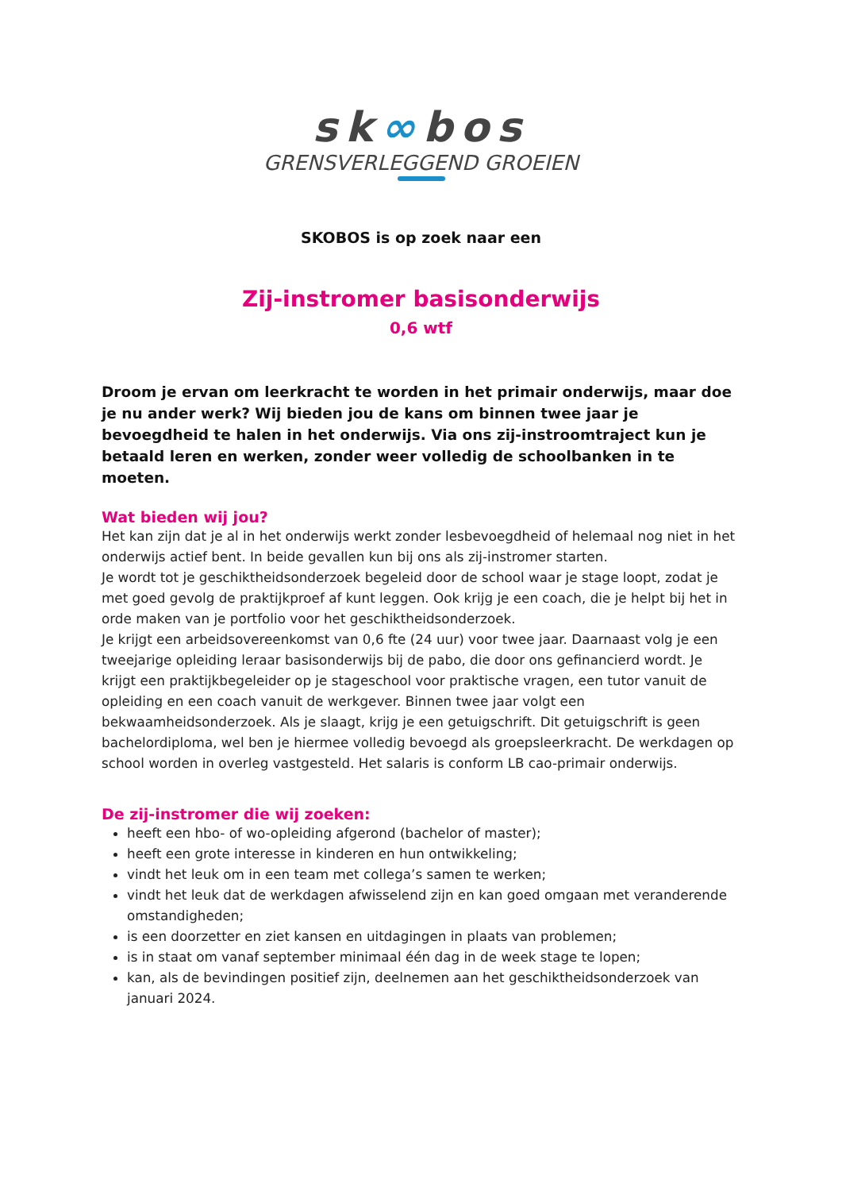sk∞bos
GRENSVERLEGGEND GROEIEN
SKOBOS is op zoek naar een
Zij-instromer basisonderwijs
0,6 wtf
Droom je ervan om leerkracht te worden in het primair onderwijs, maar doe je nu ander werk? Wij bieden jou de kans om binnen twee jaar je bevoegdheid te halen in het onderwijs. Via ons zij-instroomtraject kun je betaald leren en werken, zonder weer volledig de schoolbanken in te moeten.
Wat bieden wij jou?
Het kan zijn dat je al in het onderwijs werkt zonder lesbevoegdheid of helemaal nog niet in het onderwijs actief bent. In beide gevallen kun bij ons als zij-instromer starten.
Je wordt tot je geschiktheidsonderzoek begeleid door de school waar je stage loopt, zodat je met goed gevolg de praktijkproef af kunt leggen. Ook krijg je een coach, die je helpt bij het in orde maken van je portfolio voor het geschiktheidsonderzoek.
Je krijgt een arbeidsovereenkomst van 0,6 fte (24 uur) voor twee jaar. Daarnaast volg je een tweejarige opleiding leraar basisonderwijs bij de pabo, die door ons gefinancierd wordt. Je krijgt een praktijkbegeleider op je stageschool voor praktische vragen, een tutor vanuit de opleiding en een coach vanuit de werkgever. Binnen twee jaar volgt een bekwaamheidsonderzoek. Als je slaagt, krijg je een getuigschrift. Dit getuigschrift is geen bachelordiploma, wel ben je hiermee volledig bevoegd als groepsleerkracht. De werkdagen op school worden in overleg vastgesteld. Het salaris is conform LB cao-primair onderwijs.
De zij-instromer die wij zoeken:
heeft een hbo- of wo-opleiding afgerond (bachelor of master);
heeft een grote interesse in kinderen en hun ontwikkeling;
vindt het leuk om in een team met collega’s samen te werken;
vindt het leuk dat de werkdagen afwisselend zijn en kan goed omgaan met veranderende omstandigheden;
is een doorzetter en ziet kansen en uitdagingen in plaats van problemen;
is in staat om vanaf september minimaal één dag in de week stage te lopen;
kan, als de bevindingen positief zijn, deelnemen aan het geschiktheidsonderzoek van januari 2024.